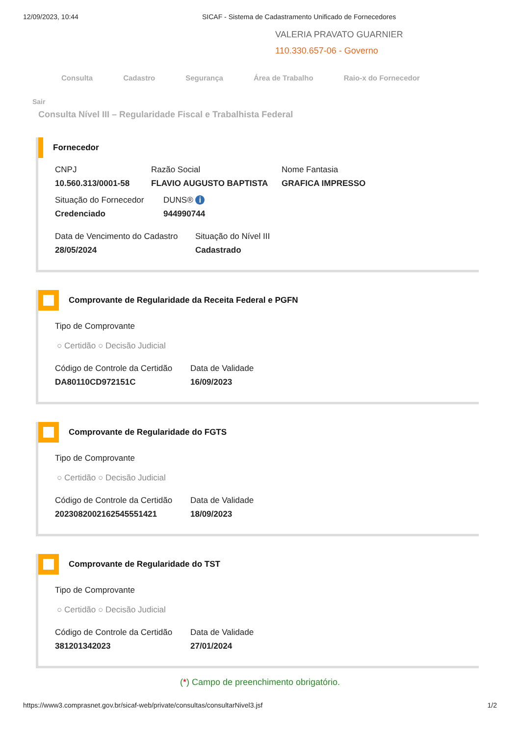12/09/2023, 10:44 SICAF - Sistema de Cadastramento Unificado de Fornecedores
VALERIA PRAVATO GUARNIER
110.330.657-06 - Governo
Consulta Cadastro Segurança Área de Trabalho Raio-x do Fornecedor
Sair
Consulta Nível III – Regularidade Fiscal e Trabalhista Federal
Fornecedor
CNPJ
10.560.313/0001-58
Razão Social
FLAVIO AUGUSTO BAPTISTA
Nome Fantasia
GRAFICA IMPRESSO
Situação do Fornecedor
Credenciado
DUNS® i
944990744
Data de Vencimento do Cadastro
28/05/2024
Situação do Nível III
Cadastrado
Comprovante de Regularidade da Receita Federal e PGFN
Tipo de Comprovante
○ Certidão ○ Decisão Judicial
Código de Controle da Certidão
DA80110CD972151C
Data de Validade
16/09/2023
Comprovante de Regularidade do FGTS
Tipo de Comprovante
○ Certidão ○ Decisão Judicial
Código de Controle da Certidão
2023082002162545551421
Data de Validade
18/09/2023
Comprovante de Regularidade do TST
Tipo de Comprovante
○ Certidão ○ Decisão Judicial
Código de Controle da Certidão
381201342023
Data de Validade
27/01/2024
(*) Campo de preenchimento obrigatório.
https://www3.comprasnet.gov.br/sicaf-web/private/consultas/consultarNivel3.jsf 1/2